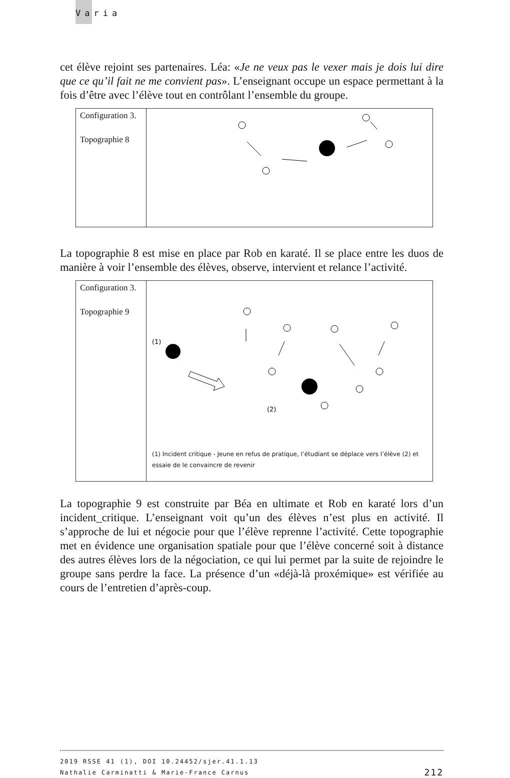Varia
cet élève rejoint ses partenaires. Léa: «Je ne veux pas le vexer mais je dois lui dire que ce qu’il fait ne me convient pas». L’enseignant occupe un espace permettant à la fois d’être avec l’élève tout en contrôlant l’ensemble du groupe.
| Configuration 3. Topographie 8 | |
La topographie 8 est mise en place par Rob en karaté. Il se place entre les duos de manière à voir l’ensemble des élèves, observe, intervient et relance l’activité.
| Configuration 3. Topographie 9 | (1) (2) (1) Incident critique - Jeune en refus de pratique, l’étudiant se déplace vers l’élève (2) et essaie de le convaincre de revenir |
La topographie 9 est construite par Béa en ultimate et Rob en karaté lors d’un incident_critique. L’enseignant voit qu’un des élèves n’est plus en activité. Il s’approche de lui et négocie pour que l’élève reprenne l’activité. Cette topographie met en évidence une organisation spatiale pour que l’élève concerné soit à distance des autres élèves lors de la négociation, ce qui lui permet par la suite de rejoindre le groupe sans perdre la face. La présence d’un «déjà-là proxémique» est vérifiée au cours de l’entretien d’après-coup.
2019 RSSE 41 (1), DOI 10.24452/sjer.41.1.13
Nathalie Carminatti & Marie-France Carnus
212